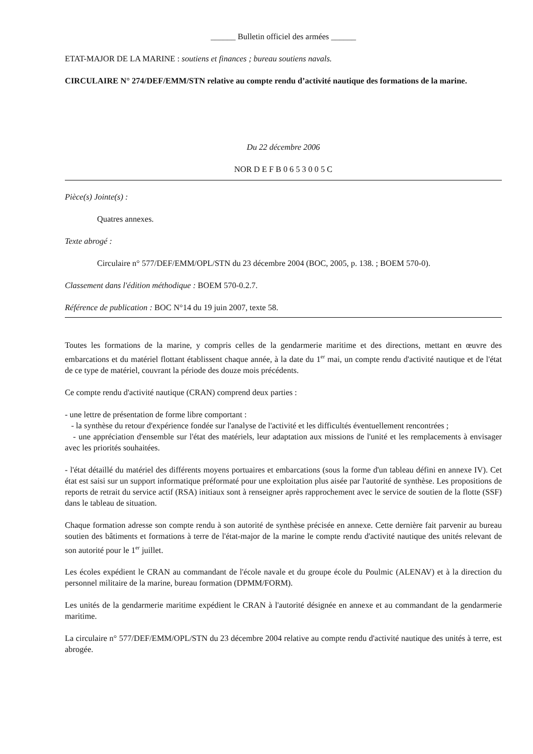______ Bulletin officiel des armées ______
ETAT-MAJOR DE LA MARINE : soutiens et finances ; bureau soutiens navals.
CIRCULAIRE N° 274/DEF/EMM/STN relative au compte rendu d’activité nautique des formations de la marine.
Du 22 décembre 2006
NOR D E F B 0 6 5 3 0 0 5 C
Pièce(s) Jointe(s) :
Quatres annexes.
Texte abrogé :
Circulaire n° 577/DEF/EMM/OPL/STN du 23 décembre 2004 (BOC, 2005, p. 138. ; BOEM 570-0).
Classement dans l'édition méthodique : BOEM 570-0.2.7.
Référence de publication : BOC N°14 du 19 juin 2007, texte 58.
Toutes les formations de la marine, y compris celles de la gendarmerie maritime et des directions, mettant en œuvre des embarcations et du matériel flottant établissent chaque année, à la date du 1<sup>er</sup> mai, un compte rendu d'activité nautique et de l'état de ce type de matériel, couvrant la période des douze mois précédents.
Ce compte rendu d'activité nautique (CRAN) comprend deux parties :
- une lettre de présentation de forme libre comportant :
- la synthèse du retour d'expérience fondée sur l'analyse de l'activité et les difficultés éventuellement rencontrées ;
- une appréciation d'ensemble sur l'état des matériels, leur adaptation aux missions de l'unité et les remplacements à envisager avec les priorités souhaitées.
- l'état détaillé du matériel des différents moyens portuaires et embarcations (sous la forme d'un tableau défini en annexe IV). Cet état est saisi sur un support informatique préformaté pour une exploitation plus aisée par l'autorité de synthèse. Les propositions de reports de retrait du service actif (RSA) initiaux sont à renseigner après rapprochement avec le service de soutien de la flotte (SSF) dans le tableau de situation.
Chaque formation adresse son compte rendu à son autorité de synthèse précisée en annexe. Cette dernière fait parvenir au bureau soutien des bâtiments et formations à terre de l'état-major de la marine le compte rendu d'activité nautique des unités relevant de son autorité pour le 1<sup>er</sup> juillet.
Les écoles expédient le CRAN au commandant de l'école navale et du groupe école du Poulmic (ALENAV) et à la direction du personnel militaire de la marine, bureau formation (DPMM/FORM).
Les unités de la gendarmerie maritime expédient le CRAN à l'autorité désignée en annexe et au commandant de la gendarmerie maritime.
La circulaire n° 577/DEF/EMM/OPL/STN du 23 décembre 2004 relative au compte rendu d'activité nautique des unités à terre, est abrogée.